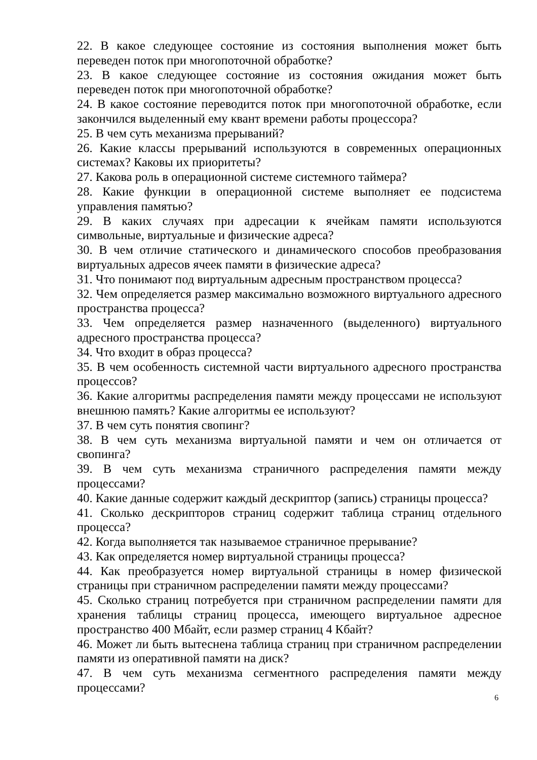22. В какое следующее состояние из состояния выполнения может быть переведен поток при многопоточной обработке?
23. В какое следующее состояние из состояния ожидания может быть переведен поток при многопоточной обработке?
24. В какое состояние переводится поток при многопоточной обработке, если закончился выделенный ему квант времени работы процессора?
25. В чем суть механизма прерываний?
26. Какие классы прерываний используются в современных операционных системах? Каковы их приоритеты?
27. Какова роль в операционной системе системного таймера?
28. Какие функции в операционной системе выполняет ее подсистема управления памятью?
29. В каких случаях при адресации к ячейкам памяти используются символьные, виртуальные и физические адреса?
30. В чем отличие статического и динамического способов преобразования виртуальных адресов ячеек памяти в физические адреса?
31. Что понимают под виртуальным адресным пространством процесса?
32. Чем определяется размер максимально возможного виртуального адресного пространства процесса?
33. Чем определяется размер назначенного (выделенного) виртуального адресного пространства процесса?
34. Что входит в образ процесса?
35. В чем особенность системной части виртуального адресного пространства процессов?
36. Какие алгоритмы распределения памяти между процессами не используют внешнюю память? Какие алгоритмы ее используют?
37. В чем суть понятия свопинг?
38. В чем суть механизма виртуальной памяти и чем он отличается от свопинга?
39. В чем суть механизма страничного распределения памяти между процессами?
40. Какие данные содержит каждый дескриптор (запись) страницы процесса?
41. Сколько дескрипторов страниц содержит таблица страниц отдельного процесса?
42. Когда выполняется так называемое страничное прерывание?
43. Как определяется номер виртуальной страницы процесса?
44. Как преобразуется номер виртуальной страницы в номер физической страницы при страничном распределении памяти между процессами?
45. Сколько страниц потребуется при страничном распределении памяти для хранения таблицы страниц процесса, имеющего виртуальное адресное пространство 400 Мбайт, если размер страниц 4 Кбайт?
46. Может ли быть вытеснена таблица страниц при страничном распределении памяти из оперативной памяти на диск?
47. В чем суть механизма сегментного распределения памяти между процессами?
6